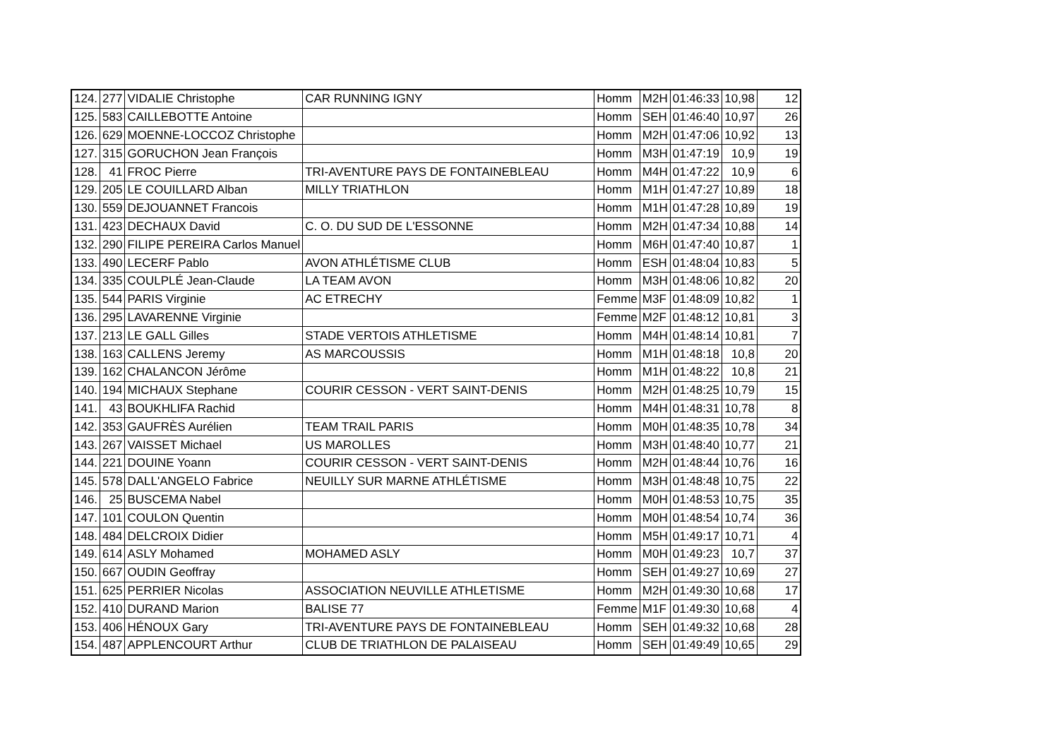| 124. | 277 | VIDALIE Christophe | CAR RUNNING IGNY | Homm | M2H | 01:46:33 | 10,98 | 12 |
| 125. | 583 | CAILLEBOTTE Antoine | | Homm | SEH | 01:46:40 | 10,97 | 26 |
| 126. | 629 | MOENNE-LOCCOZ Christophe | | Homm | M2H | 01:47:06 | 10,92 | 13 |
| 127. | 315 | GORUCHON Jean François | | Homm | M3H | 01:47:19 | 10,9 | 19 |
| 128. | 41 | FROC Pierre | TRI-AVENTURE PAYS DE FONTAINEBLEAU | Homm | M4H | 01:47:22 | 10,9 | 6 |
| 129. | 205 | LE COUILLARD Alban | MILLY TRIATHLON | Homm | M1H | 01:47:27 | 10,89 | 18 |
| 130. | 559 | DEJOUANNET Francois | | Homm | M1H | 01:47:28 | 10,89 | 19 |
| 131. | 423 | DECHAUX David | C. O. DU SUD DE L'ESSONNE | Homm | M2H | 01:47:34 | 10,88 | 14 |
| 132. | 290 | FILIPE PEREIRA Carlos Manuel | | Homm | M6H | 01:47:40 | 10,87 | 1 |
| 133. | 490 | LECERF Pablo | AVON ATHLÉTISME CLUB | Homm | ESH | 01:48:04 | 10,83 | 5 |
| 134. | 335 | COULPLÉ Jean-Claude | LA TEAM AVON | Homm | M3H | 01:48:06 | 10,82 | 20 |
| 135. | 544 | PARIS Virginie | AC ETRECHY | Femme | M3F | 01:48:09 | 10,82 | 1 |
| 136. | 295 | LAVARENNE Virginie | | Femme | M2F | 01:48:12 | 10,81 | 3 |
| 137. | 213 | LE GALL Gilles | STADE VERTOIS ATHLETISME | Homm | M4H | 01:48:14 | 10,81 | 7 |
| 138. | 163 | CALLENS Jeremy | AS MARCOUSSIS | Homm | M1H | 01:48:18 | 10,8 | 20 |
| 139. | 162 | CHALANCON Jérôme | | Homm | M1H | 01:48:22 | 10,8 | 21 |
| 140. | 194 | MICHAUX Stephane | COURIR CESSON - VERT SAINT-DENIS | Homm | M2H | 01:48:25 | 10,79 | 15 |
| 141. | 43 | BOUKHLIFA Rachid | | Homm | M4H | 01:48:31 | 10,78 | 8 |
| 142. | 353 | GAUFRÈS Aurélien | TEAM TRAIL PARIS | Homm | M0H | 01:48:35 | 10,78 | 34 |
| 143. | 267 | VAISSET Michael | US MAROLLES | Homm | M3H | 01:48:40 | 10,77 | 21 |
| 144. | 221 | DOUINE Yoann | COURIR CESSON - VERT SAINT-DENIS | Homm | M2H | 01:48:44 | 10,76 | 16 |
| 145. | 578 | DALL'ANGELO Fabrice | NEUILLY SUR MARNE ATHLÉTISME | Homm | M3H | 01:48:48 | 10,75 | 22 |
| 146. | 25 | BUSCEMA Nabel | | Homm | M0H | 01:48:53 | 10,75 | 35 |
| 147. | 101 | COULON Quentin | | Homm | M0H | 01:48:54 | 10,74 | 36 |
| 148. | 484 | DELCROIX Didier | | Homm | M5H | 01:49:17 | 10,71 | 4 |
| 149. | 614 | ASLY Mohamed | MOHAMED ASLY | Homm | M0H | 01:49:23 | 10,7 | 37 |
| 150. | 667 | OUDIN Geoffray | | Homm | SEH | 01:49:27 | 10,69 | 27 |
| 151. | 625 | PERRIER Nicolas | ASSOCIATION NEUVILLE ATHLETISME | Homm | M2H | 01:49:30 | 10,68 | 17 |
| 152. | 410 | DURAND Marion | BALISE 77 | Femme | M1F | 01:49:30 | 10,68 | 4 |
| 153. | 406 | HÉNOUX Gary | TRI-AVENTURE PAYS DE FONTAINEBLEAU | Homm | SEH | 01:49:32 | 10,68 | 28 |
| 154. | 487 | APPLENCOURT Arthur | CLUB DE TRIATHLON DE PALAISEAU | Homm | SEH | 01:49:49 | 10,65 | 29 |